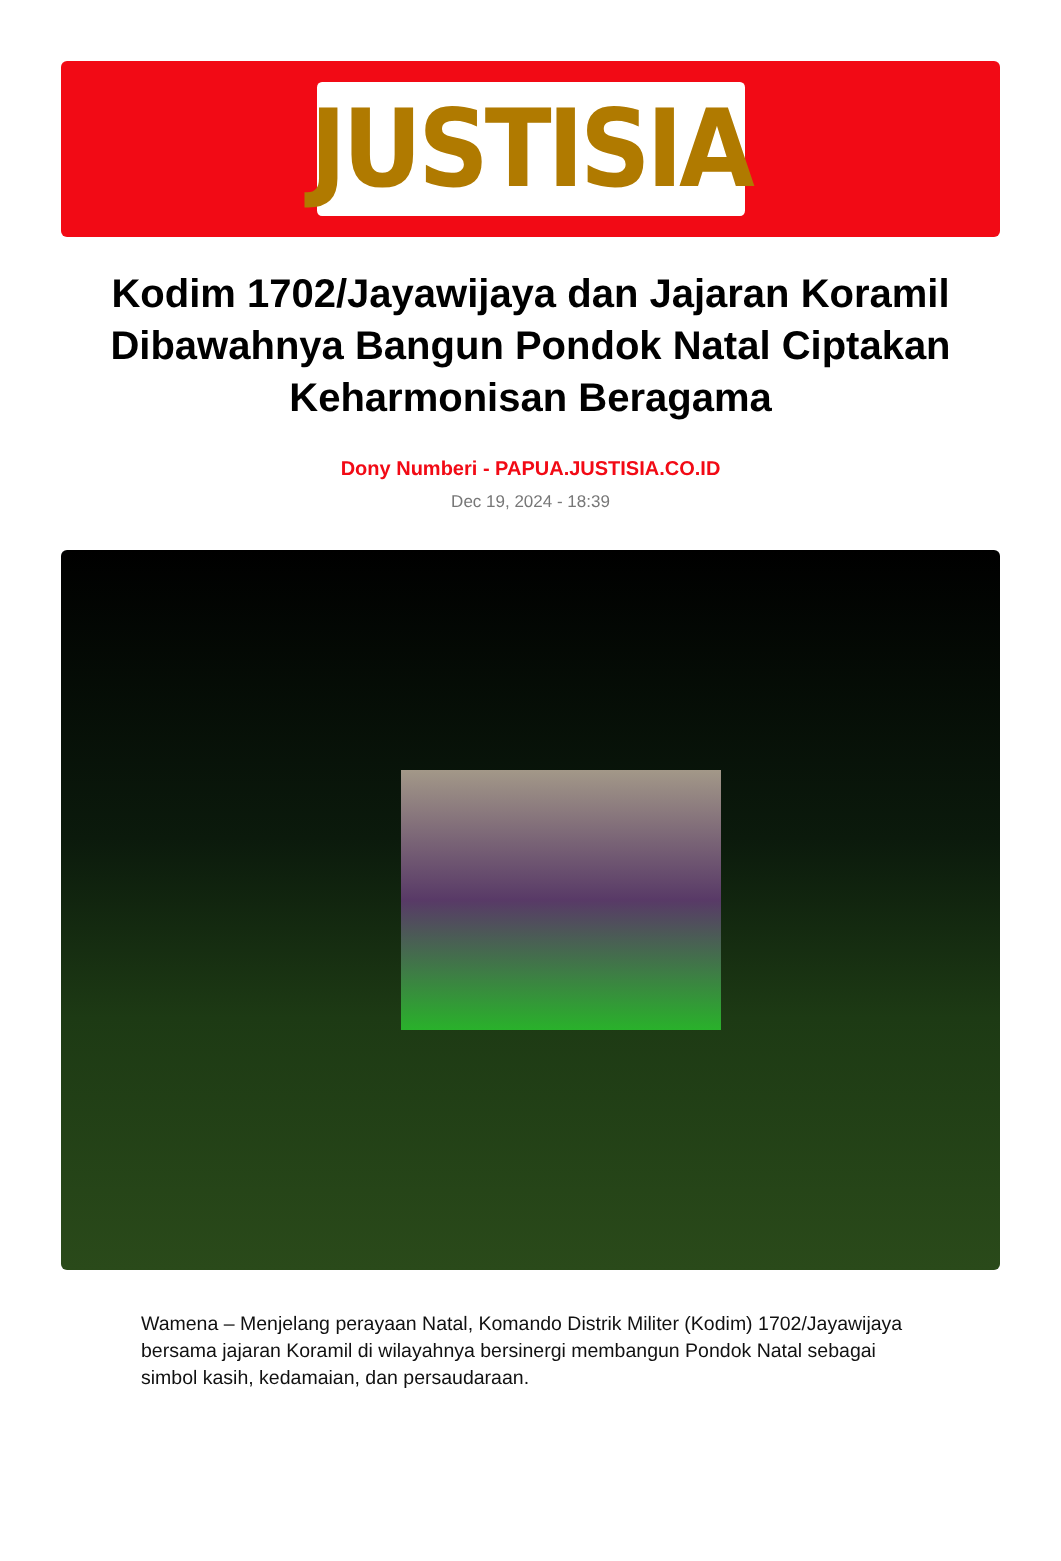JUSTISIA
Kodim 1702/Jayawijaya dan Jajaran Koramil Dibawahnya Bangun Pondok Natal Ciptakan Keharmonisan Beragama
Dony Numberi - PAPUA.JUSTISIA.CO.ID
Dec 19, 2024 - 18:39
Wamena – Menjelang perayaan Natal, Komando Distrik Militer (Kodim) 1702/Jayawijaya bersama jajaran Koramil di wilayahnya bersinergi membangun Pondok Natal sebagai simbol kasih, kedamaian, dan persaudaraan.